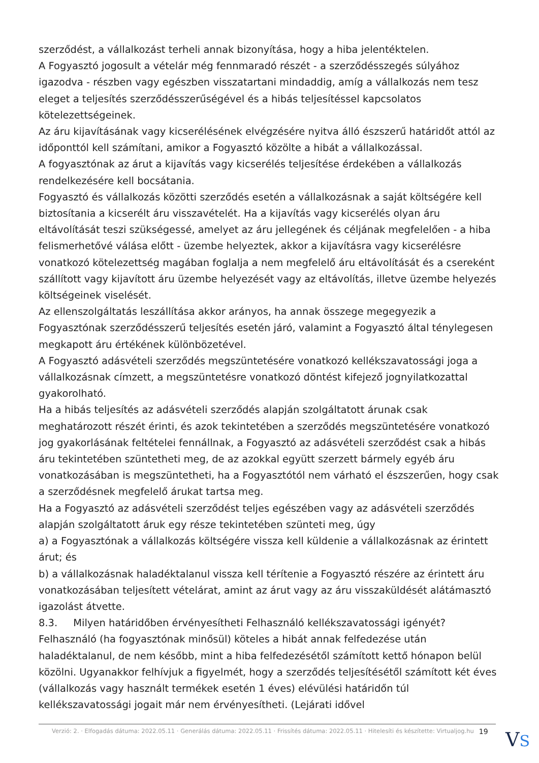szerződést, a vállalkozást terheli annak bizonyítása, hogy a hiba jelentéktelen.
A Fogyasztó jogosult a vételár még fennmaradó részét - a szerződésszegés súlyához igazodva - részben vagy egészben visszatartani mindaddig, amíg a vállalkozás nem tesz eleget a teljesítés szerződésszerűségével és a hibás teljesítéssel kapcsolatos kötelezettségeinek.
Az áru kijavításának vagy kicserélésének elvégzésére nyitva álló észszerű határidőt attól az időponttól kell számítani, amikor a Fogyasztó közölte a hibát a vállalkozással.
A fogyasztónak az árut a kijavítás vagy kicserélés teljesítése érdekében a vállalkozás rendelkezésére kell bocsátania.
Fogyasztó és vállalkozás közötti szerződés esetén a vállalkozásnak a saját költségére kell biztosítania a kicserélt áru visszavételét. Ha a kijavítás vagy kicserélés olyan áru eltávolítását teszi szükségessé, amelyet az áru jellegének és céljának megfelelően - a hiba felismerhetővé válása előtt - üzembe helyeztek, akkor a kijavításra vagy kicserélésre vonatkozó kötelezettség magában foglalja a nem megfelelő áru eltávolítását és a csereként szállított vagy kijavított áru üzembe helyezését vagy az eltávolítás, illetve üzembe helyezés költségeinek viselését.
Az ellenszolgáltatás leszállítása akkor arányos, ha annak összege megegyezik a Fogyasztónak szerződésszerű teljesítés esetén járó, valamint a Fogyasztó által ténylegesen megkapott áru értékének különbözetével.
A Fogyasztó adásvételi szerződés megszüntetésére vonatkozó kellékszavatossági joga a vállalkozásnak címzett, a megszüntetésre vonatkozó döntést kifejező jognyilatkozattal gyakorolható.
Ha a hibás teljesítés az adásvételi szerződés alapján szolgáltatott árunak csak meghatározott részét érinti, és azok tekintetében a szerződés megszüntetésére vonatkozó jog gyakorlásának feltételei fennállnak, a Fogyasztó az adásvételi szerződést csak a hibás áru tekintetében szüntetheti meg, de az azokkal együtt szerzett bármely egyéb áru vonatkozásában is megszüntetheti, ha a Fogyasztótól nem várható el észszerűen, hogy csak a szerződésnek megfelelő árukat tartsa meg.
Ha a Fogyasztó az adásvételi szerződést teljes egészében vagy az adásvételi szerződés alapján szolgáltatott áruk egy része tekintetében szünteti meg, úgy
a) a Fogyasztónak a vállalkozás költségére vissza kell küldenie a vállalkozásnak az érintett árut; és
b) a vállalkozásnak haladéktalanul vissza kell térítenie a Fogyasztó részére az érintett áru vonatkozásában teljesített vételárat, amint az árut vagy az áru visszaküldését alátámasztó igazolást átvette.
8.3. Milyen határidőben érvényesítheti Felhasználó kellékszavatossági igényét?
Felhasználó (ha fogyasztónak minősül) köteles a hibát annak felfedezése után haladéktalanul, de nem később, mint a hiba felfedezésétől számított kettő hónapon belül közölni. Ugyanakkor felhívjuk a figyelmét, hogy a szerződés teljesítésétől számított két éves (vállalkozás vagy használt termékek esetén 1 éves) elévülési határidőn túl kellékszavatossági jogait már nem érvényesítheti. (Lejárati idővel
Verzió: 2. · Elfogadás dátuma: 2022.05.11 · Generálás dátuma: 2022.05.11 · Frissítés dátuma: 2022.05.11 · Hitelesíti és készítette: Virtualjog.hu 19
VS